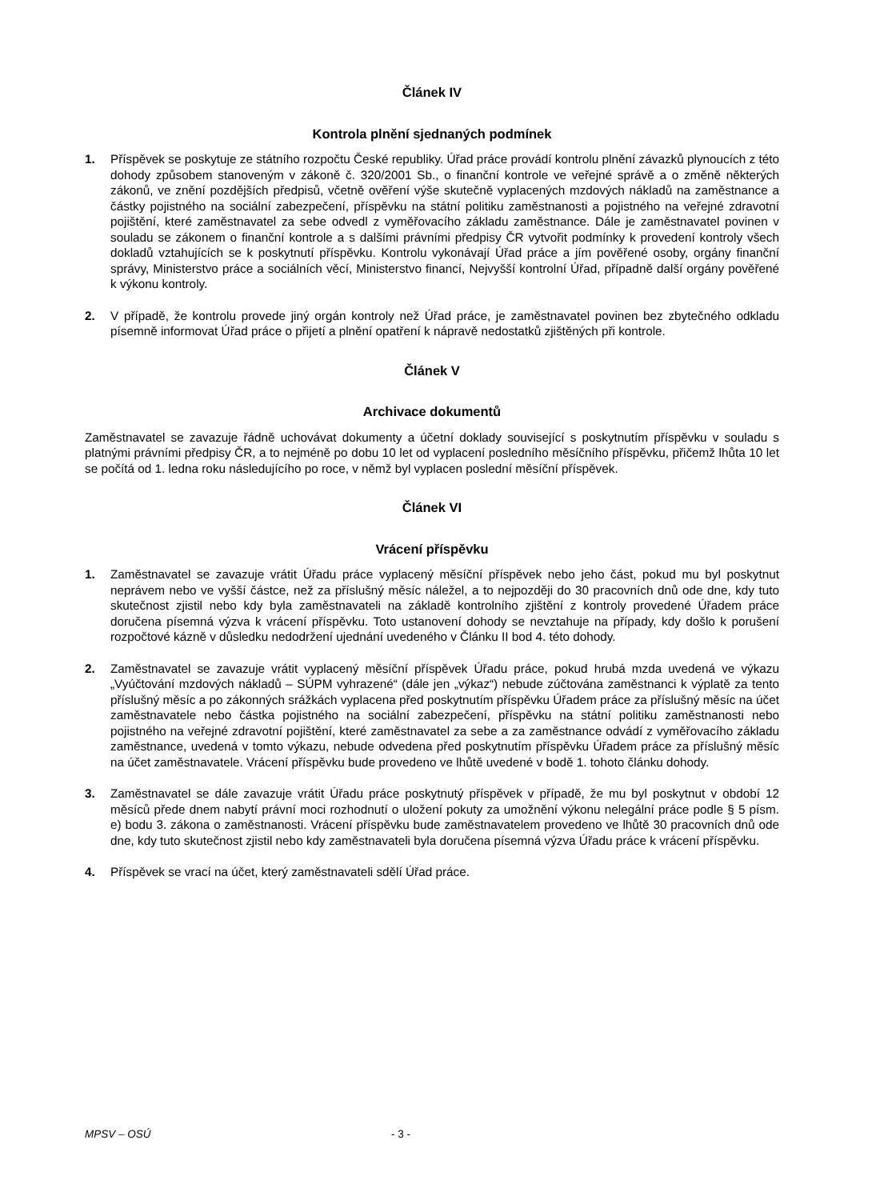Článek IV
Kontrola plnění sjednaných podmínek
1. Příspěvek se poskytuje ze státního rozpočtu České republiky. Úřad práce provádí kontrolu plnění závazků plynoucích z této dohody způsobem stanoveným v zákoně č. 320/2001 Sb., o finanční kontrole ve veřejné správě a o změně některých zákonů, ve znění pozdějších předpisů, včetně ověření výše skutečně vyplacených mzdových nákladů na zaměstnance a částky pojistného na sociální zabezpečení, příspěvku na státní politiku zaměstnanosti a pojistného na veřejné zdravotní pojištění, které zaměstnavatel za sebe odvedl z vyměřovacího základu zaměstnance. Dále je zaměstnavatel povinen v souladu se zákonem o finanční kontrole a s dalšími právními předpisy ČR vytvořit podmínky k provedení kontroly všech dokladů vztahujících se k poskytnutí příspěvku. Kontrolu vykonávají Úřad práce a jím pověřené osoby, orgány finanční správy, Ministerstvo práce a sociálních věcí, Ministerstvo financí, Nejvyšší kontrolní Úřad, případně další orgány pověřené k výkonu kontroly.
2. V případě, že kontrolu provede jiný orgán kontroly než Úřad práce, je zaměstnavatel povinen bez zbytečného odkladu písemně informovat Úřad práce o přijetí a plnění opatření k nápravě nedostatků zjištěných při kontrole.
Článek V
Archivace dokumentů
Zaměstnavatel se zavazuje řádně uchovávat dokumenty a účetní doklady související s poskytnutím příspěvku v souladu s platnými právními předpisy ČR, a to nejméně po dobu 10 let od vyplacení posledního měsíčního příspěvku, přičemž lhůta 10 let se počítá od 1. ledna roku následujícího po roce, v němž byl vyplacen poslední měsíční příspěvek.
Článek VI
Vrácení příspěvku
1. Zaměstnavatel se zavazuje vrátit Úřadu práce vyplacený měsíční příspěvek nebo jeho část, pokud mu byl poskytnut neprávem nebo ve vyšší částce, než za příslušný měsíc náležel, a to nejpozději do 30 pracovních dnů ode dne, kdy tuto skutečnost zjistil nebo kdy byla zaměstnavateli na základě kontrolního zjištění z kontroly provedené Úřadem práce doručena písemná výzva k vrácení příspěvku. Toto ustanovení dohody se nevztahuje na případy, kdy došlo k porušení rozpočtové kázně v důsledku nedodržení ujednání uvedeného v Článku II bod 4. této dohody.
2. Zaměstnavatel se zavazuje vrátit vyplacený měsíční příspěvek Úřadu práce, pokud hrubá mzda uvedená ve výkazu „Vyúčtování mzdových nákladů – SÚPM vyhrazené“ (dále jen „výkaz“) nebude zúčtována zaměstnanci k výplatě za tento příslušný měsíc a po zákonných srážkách vyplacena před poskytnutím příspěvku Úřadem práce za příslušný měsíc na účet zaměstnavatele nebo částka pojistného na sociální zabezpečení, příspěvku na státní politiku zaměstnanosti nebo pojistného na veřejné zdravotní pojištění, které zaměstnavatel za sebe a za zaměstnance odvádí z vyměřovacího základu zaměstnance, uvedená v tomto výkazu, nebude odvedena před poskytnutím příspěvku Úřadem práce za příslušný měsíc na účet zaměstnavatele. Vrácení příspěvku bude provedeno ve lhůtě uvedené v bodě 1. tohoto článku dohody.
3. Zaměstnavatel se dále zavazuje vrátit Úřadu práce poskytnutý příspěvek v případě, že mu byl poskytnut v období 12 měsíců přede dnem nabytí právní moci rozhodnutí o uložení pokuty za umožnění výkonu nelegální práce podle § 5 písm. e) bodu 3. zákona o zaměstnanosti. Vrácení příspěvku bude zaměstnavatelem provedeno ve lhůtě 30 pracovních dnů ode dne, kdy tuto skutečnost zjistil nebo kdy zaměstnavateli byla doručena písemná výzva Úřadu práce k vrácení příspěvku.
4. Příspěvek se vrací na účet, který zaměstnavateli sdělí Úřad práce.
MPSV – OSÚ - 3 -